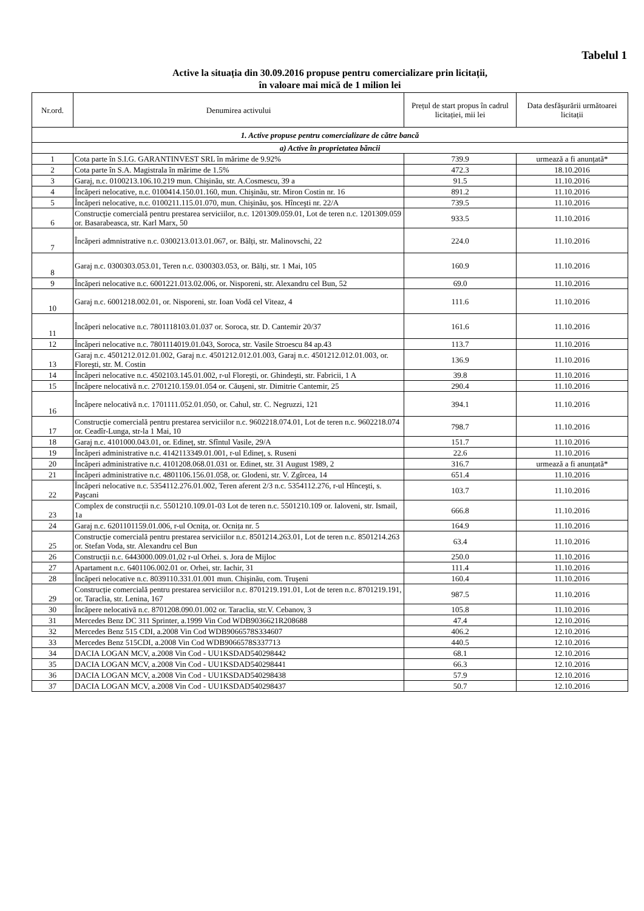Tabelul 1
Active la situația din 30.09.2016 propuse pentru comercializare prin licitații,
în valoare mai mică de 1 milion lei
| Nr.ord. | Denumirea activului | Prețul de start propus în cadrul licitației, mii lei | Data desfăşurării următoarei licitații |
| --- | --- | --- | --- |
| 1. Active propuse pentru comercializare de către bancă | | | |
| a) Active în proprietatea băncii | | | |
| 1 | Cota parte în S.I.G. GARANTINVEST SRL în mărime de 9.92% | 739.9 | urmează a fi anunțată* |
| 2 | Cota parte în S.A. Magistrala în mărime de 1.5% | 472.3 | 18.10.2016 |
| 3 | Garaj, n.c. 0100213.106.10.219 mun. Chişinău, str. A.Cosmescu, 39 a | 91.5 | 11.10.2016 |
| 4 | Încăperi nelocative, n.c. 0100414.150.01.160, mun. Chişinău, str. Miron Costin nr. 16 | 891.2 | 11.10.2016 |
| 5 | Încăperi nelocative, n.c. 0100211.115.01.070, mun. Chişinău, şos. Hînceşti nr. 22/A | 739.5 | 11.10.2016 |
| 6 | Construcție comercială pentru prestarea serviciilor, n.c. 1201309.059.01, Lot de teren n.c. 1201309.059 or. Basarabeasca, str. Karl Marx, 50 | 933.5 | 11.10.2016 |
| 7 | Încăperi admnistrative n.c. 0300213.013.01.067, or. Bălți, str. Malinovschi, 22 | 224.0 | 11.10.2016 |
| 8 | Garaj n.c. 0300303.053.01, Teren n.c. 0300303.053, or. Bălți, str. 1 Mai, 105 | 160.9 | 11.10.2016 |
| 9 | Încăperi nelocative n.c. 6001221.013.02.006, or. Nisporeni, str. Alexandru cel Bun, 52 | 69.0 | 11.10.2016 |
| 10 | Garaj n.c. 6001218.002.01, or. Nisporeni, str. Ioan Vodă cel Viteaz, 4 | 111.6 | 11.10.2016 |
| 11 | Încăperi nelocative n.c. 7801118103.01.037 or. Soroca, str. D. Cantemir 20/37 | 161.6 | 11.10.2016 |
| 12 | Încăperi nelocative n.c. 7801114019.01.043, Soroca, str. Vasile Stroescu 84 ap.43 | 113.7 | 11.10.2016 |
| 13 | Garaj n.c. 4501212.012.01.002, Garaj n.c. 4501212.012.01.003, Garaj n.c. 4501212.012.01.003, or. Floreşti, str. M. Costin | 136.9 | 11.10.2016 |
| 14 | Încăperi nelocative n.c. 4502103.145.01.002, r-ul Floreşti, or. Ghindeşti, str. Fabricii, 1 A | 39.8 | 11.10.2016 |
| 15 | Încăpere nelocativă n.c. 2701210.159.01.054 or. Căuşeni, str. Dimitrie Cantemir, 25 | 290.4 | 11.10.2016 |
| 16 | Încăpere nelocativă n.c. 1701111.052.01.050, or. Cahul, str. C. Negruzzi, 121 | 394.1 | 11.10.2016 |
| 17 | Construcție comercială pentru prestarea serviciilor n.c. 9602218.074.01, Lot de teren n.c. 9602218.074 or. Ceadîr-Lunga, str-la 1 Mai, 10 | 798.7 | 11.10.2016 |
| 18 | Garaj n.c. 4101000.043.01, or. Edineț, str. Sfîntul Vasile, 29/A | 151.7 | 11.10.2016 |
| 19 | Încăperi administrative n.c. 4142113349.01.001, r-ul Edineț, s. Ruseni | 22.6 | 11.10.2016 |
| 20 | Încăperi administrative n.c. 4101208.068.01.031 or. Edinet, str. 31 August 1989, 2 | 316.7 | urmează a fi anunțată* |
| 21 | Încăperi administrative n.c. 4801106.156.01.058, or. Glodeni, str. V. Zgîrcea, 14 | 651.4 | 11.10.2016 |
| 22 | Încăperi nelocative n.c. 5354112.276.01.002, Teren aferent 2/3 n.c. 5354112.276, r-ul Hînceşti, s. Paşcani | 103.7 | 11.10.2016 |
| 23 | Complex de construcții n.c. 5501210.109.01-03 Lot de teren n.c. 5501210.109 or. Ialoveni, str. Ismail, 1a | 666.8 | 11.10.2016 |
| 24 | Garaj n.c. 6201101159.01.006, r-ul Ocnița, or. Ocnița nr. 5 | 164.9 | 11.10.2016 |
| 25 | Construcție comercială pentru prestarea serviciilor n.c. 8501214.263.01, Lot de teren n.c. 8501214.263 or. Stefan Voda, str. Alexandru cel Bun | 63.4 | 11.10.2016 |
| 26 | Construcții n.c. 6443000.009.01,02 r-ul Orhei. s. Jora de Mijloc | 250.0 | 11.10.2016 |
| 27 | Apartament n.c. 6401106.002.01 or. Orhei, str. Iachir, 31 | 111.4 | 11.10.2016 |
| 28 | Încăperi nelocative n.c. 8039110.331.01.001 mun. Chişinău, com. Truşeni | 160.4 | 11.10.2016 |
| 29 | Construcție comercială pentru prestarea serviciilor n.c. 8701219.191.01, Lot de teren n.c. 8701219.191, or. Taraclia, str. Lenina, 167 | 987.5 | 11.10.2016 |
| 30 | Încăpere nelocativă n.c. 8701208.090.01.002 or. Taraclia, str.V. Cebanov, 3 | 105.8 | 11.10.2016 |
| 31 | Mercedes Benz DC 311 Sprinter, a.1999 Vin Cod WDB9036621R208688 | 47.4 | 12.10.2016 |
| 32 | Mercedes Benz 515 CDI, a.2008 Vin Cod WDB9066578S334607 | 406.2 | 12.10.2016 |
| 33 | Mercedes Benz 515CDI, a.2008 Vin Cod WDB9066578S337713 | 440.5 | 12.10.2016 |
| 34 | DACIA LOGAN MCV, a.2008 Vin Cod - UU1KSDAD540298442 | 68.1 | 12.10.2016 |
| 35 | DACIA LOGAN MCV, a.2008 Vin Cod - UU1KSDAD540298441 | 66.3 | 12.10.2016 |
| 36 | DACIA LOGAN MCV, a.2008 Vin Cod - UU1KSDAD540298438 | 57.9 | 12.10.2016 |
| 37 | DACIA LOGAN MCV, a.2008 Vin Cod - UU1KSDAD540298437 | 50.7 | 12.10.2016 |